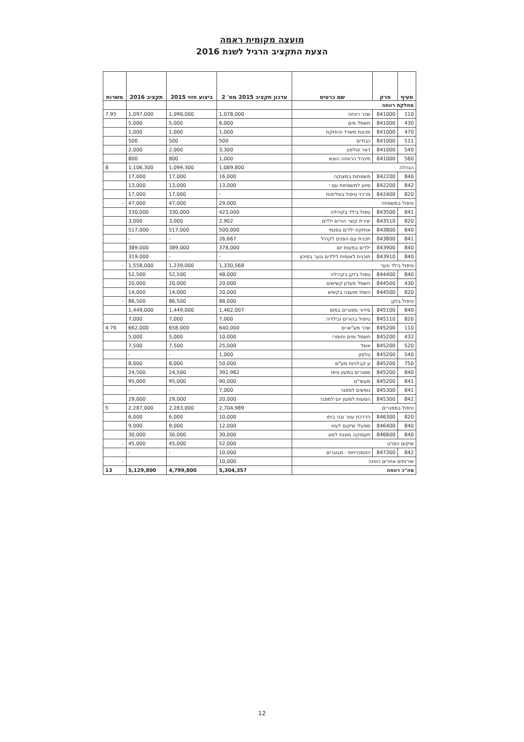מועצה מקומית ראמה
הצעת התקציב הרגיל לשנת 2016
| סעיף | פרק | שם כרטיס | עדכון תקציב 2015 מס' 2 | ביצוע חזוי 2015 | תקציב 2016 | משרות |
| --- | --- | --- | --- | --- | --- | --- |
| מחלקת רווחה | | | | | | |
| 110 | 841000 | שכר רווחה | 1,078,000 | 1,090,000 | 1,097,000 | 7.95 |
| 430 | 841000 | חשמל מים | 6,000 | 5,000 | 5,000 | |
| 470 | 841000 | מכונת משרד והחזקת | 1,000 | 1,000 | 1,000 | |
| 511 | 841000 | כבודים | 500 | 500 | 500 | |
| 540 | 841000 | דאר וטלפון | 3,300 | 2,000 | 2,000 | |
| 560 | 841000 | מינהל הרווחה הוצא | 1,000 | 800 | 800 | |
| הנהלה | | | 1,089,800 | 1,099,300 | 1,106,300 | 8 |
| 840 | 842200 | משפחות במצוקה | 16,000 | 17,000 | 17,000 | |
| 842 | 842200 | סיוע למשפחות עם י | 13,000 | 13,000 | 13,000 | |
| 820 | 842400 | מרכזי טיפול באלימות | - | 17,000 | 17,000 | |
| טיפול במשפחה | | | 29,000 | 47,000 | 47,000 | - |
| 841 | 843500 | טפול בילד בקהילה | 423,000 | 330,000 | 330,000 | |
| 820 | 843510 | יצירת קשר הורים ילדים | 2,902 | 3,000 | 3,000 | |
| 840 | 843800 | אחזקת ילדים בפנמי | 500,000 | 517,000 | 517,000 | |
| 841 | 843800 | תכנית עם הפנים לקהיל | 26,667 | - | - | |
| 840 | 843900 | ילדים במעות יום | 378,000 | 389,000 | 389,000 | |
| 840 | 843910 | תוכנית לאומית לילדים ונער בסיכון | - | - | 319,000 | |
| טיפול בילד ונער | | | 1,330,568 | 1,239,000 | 1,558,000 | - |
| 840 | 844400 | טפול בזקן בקהילה | 48,000 | 52,500 | 52,500 | |
| 430 | 844500 | חשמל מעדון קשישים | 20,000 | 20,000 | 20,000 | |
| 820 | 844500 | השתי מועצה בקשיש | 20,000 | 14,000 | 14,000 | |
| טיפול בזקן | | | 88,000 | 86,500 | 86,500 | - |
| 840 | 845100 | סידור מפגרים במוס | 1,462,007 | 1,449,000 | 1,449,000 | |
| 820 | 845110 | טיפול בהורים ובילדיה | 7,000 | 7,000 | 7,000 | |
| 110 | 845200 | שכר מע"ש-ים | 640,000 | 658,000 | 662,000 | 4.76 |
| 432 | 845200 | חשמל ומים וחומרי | 10,000 | 5,000 | 5,000 | |
| 520 | 845200 | אשל | 25,000 | 7,500 | 7,500 | |
| 540 | 845200 | טלפון | 1,000 | - | - | |
| 750 | 845200 | ע.קבלניות מע"ש | 50,000 | 8,000 | 8,000 | |
| 840 | 845200 | מפגרים במעון טיפו | 392,982 | 24,500 | 24,500 | |
| 841 | 845200 | מעשי"ם | 90,000 | 95,000 | 95,000 | |
| 841 | 845300 | נופשים למפגר | 7,000 | - | - | |
| 842 | 845300 | הסעות למעון יום למפגר | 20,000 | 29,000 | 29,000 | |
| טיפול במפגרים | | | 2,704,989 | 2,283,000 | 2,287,000 | 5 |
| 820 | 846300 | הדרכת עוור ובני ביתו | 10,000 | 6,000 | 6,000 | |
| 840 | 846400 | מפעלי שיקום לעיוו | 12,000 | 9,000 | 9,000 | |
| 840 | 846600 | תעסוקה מוגנת למוג | 30,000 | 30,000 | 30,000 | |
| שיקום הפרט | | | 52,000 | 45,000 | 45,000 | - |
| 842 | 847300 | התמכרויות - מבוגרים | 10,000 | - | - | |
| שירותים אחרים רווחה | | | 10,000 | | | - |
| סה"כ רווחה | | | 5,304,357 | 4,799,800 | 5,129,800 | 13 |
12